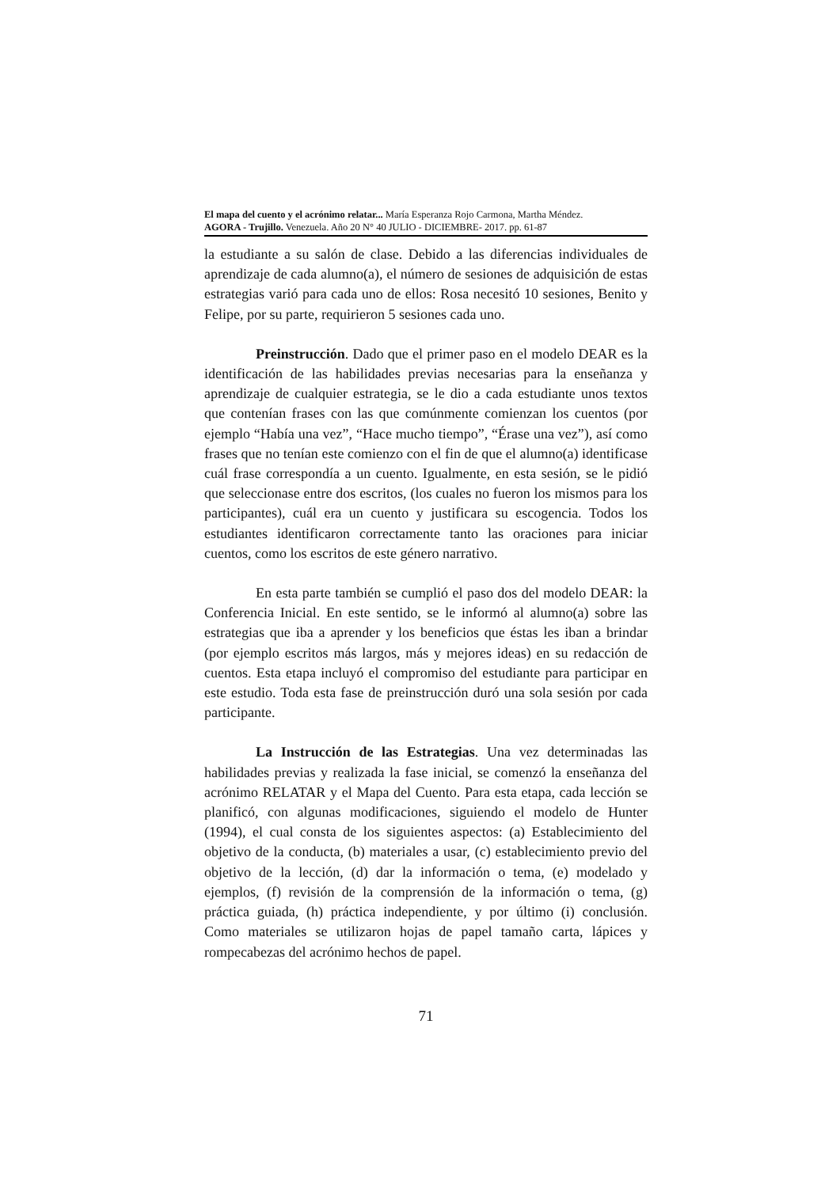El mapa del cuento y el acrónimo relatar... María Esperanza Rojo Carmona, Martha Méndez.
AGORA - Trujillo. Venezuela. Año 20 N° 40 JULIO - DICIEMBRE- 2017. pp. 61-87
la estudiante a su salón de clase. Debido a las diferencias individuales de aprendizaje de cada alumno(a), el número de sesiones de adquisición de estas estrategias varió para cada uno de ellos: Rosa necesitó 10 sesiones, Benito y Felipe, por su parte, requirieron 5 sesiones cada uno.
Preinstrucción. Dado que el primer paso en el modelo DEAR es la identificación de las habilidades previas necesarias para la enseñanza y aprendizaje de cualquier estrategia, se le dio a cada estudiante unos textos que contenían frases con las que comúnmente comienzan los cuentos (por ejemplo “Había una vez”, “Hace mucho tiempo”, “Érase una vez”), así como frases que no tenían este comienzo con el fin de que el alumno(a) identificase cuál frase correspondía a un cuento. Igualmente, en esta sesión, se le pidió que seleccionase entre dos escritos, (los cuales no fueron los mismos para los participantes), cuál era un cuento y justificara su escogencia. Todos los estudiantes identificaron correctamente tanto las oraciones para iniciar cuentos, como los escritos de este género narrativo.
En esta parte también se cumplió el paso dos del modelo DEAR: la Conferencia Inicial. En este sentido, se le informó al alumno(a) sobre las estrategias que iba a aprender y los beneficios que éstas les iban a brindar (por ejemplo escritos más largos, más y mejores ideas) en su redacción de cuentos. Esta etapa incluyó el compromiso del estudiante para participar en este estudio. Toda esta fase de preinstrucción duró una sola sesión por cada participante.
La Instrucción de las Estrategias. Una vez determinadas las habilidades previas y realizada la fase inicial, se comenzó la enseñanza del acrónimo RELATAR y el Mapa del Cuento. Para esta etapa, cada lección se planificó, con algunas modificaciones, siguiendo el modelo de Hunter (1994), el cual consta de los siguientes aspectos: (a) Establecimiento del objetivo de la conducta, (b) materiales a usar, (c) establecimiento previo del objetivo de la lección, (d) dar la información o tema, (e) modelado y ejemplos, (f) revisión de la comprensión de la información o tema, (g) práctica guiada, (h) práctica independiente, y por último (i) conclusión. Como materiales se utilizaron hojas de papel tamaño carta, lápices y rompecabezas del acrónimo hechos de papel.
71